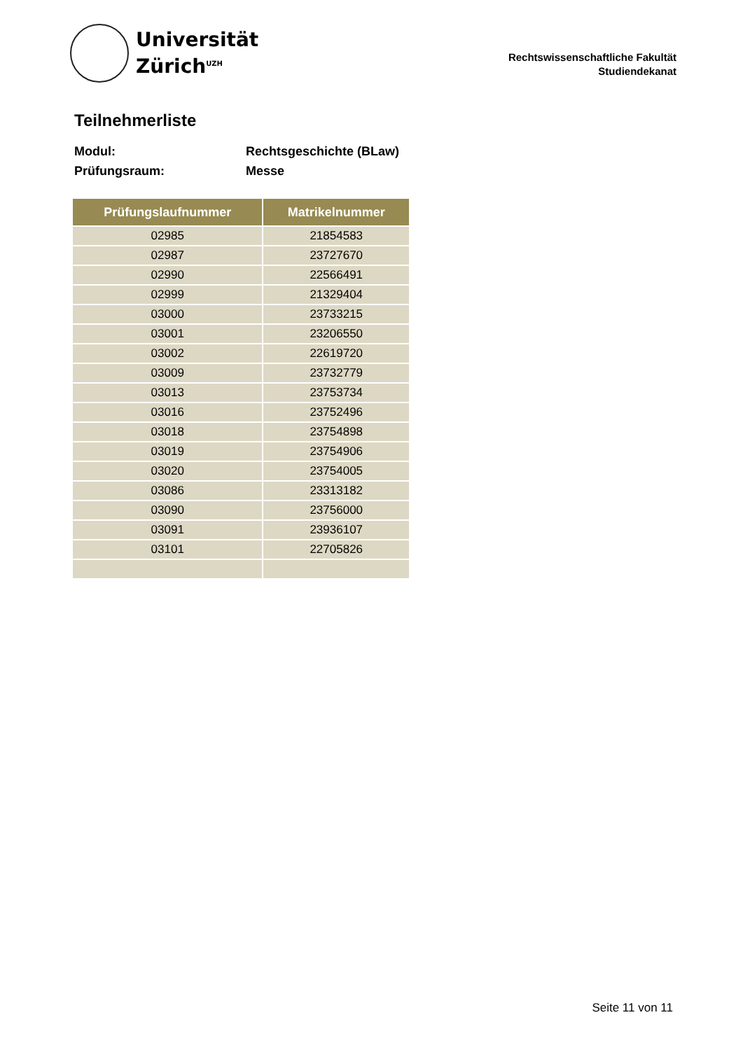Universität
Zürich<sup>UZH</sup>
Rechtswissenschaftliche Fakultät
Studiendekanat
Teilnehmerliste
Modul: Rechtsgeschichte (BLaw)
Prüfungsraum: Messe
| Prüfungslaufnummer | Matrikelnummer |
| --- | --- |
| 02985 | 21854583 |
| 02987 | 23727670 |
| 02990 | 22566491 |
| 02999 | 21329404 |
| 03000 | 23733215 |
| 03001 | 23206550 |
| 03002 | 22619720 |
| 03009 | 23732779 |
| 03013 | 23753734 |
| 03016 | 23752496 |
| 03018 | 23754898 |
| 03019 | 23754906 |
| 03020 | 23754005 |
| 03086 | 23313182 |
| 03090 | 23756000 |
| 03091 | 23936107 |
| 03101 | 22705826 |
Seite 11 von 11